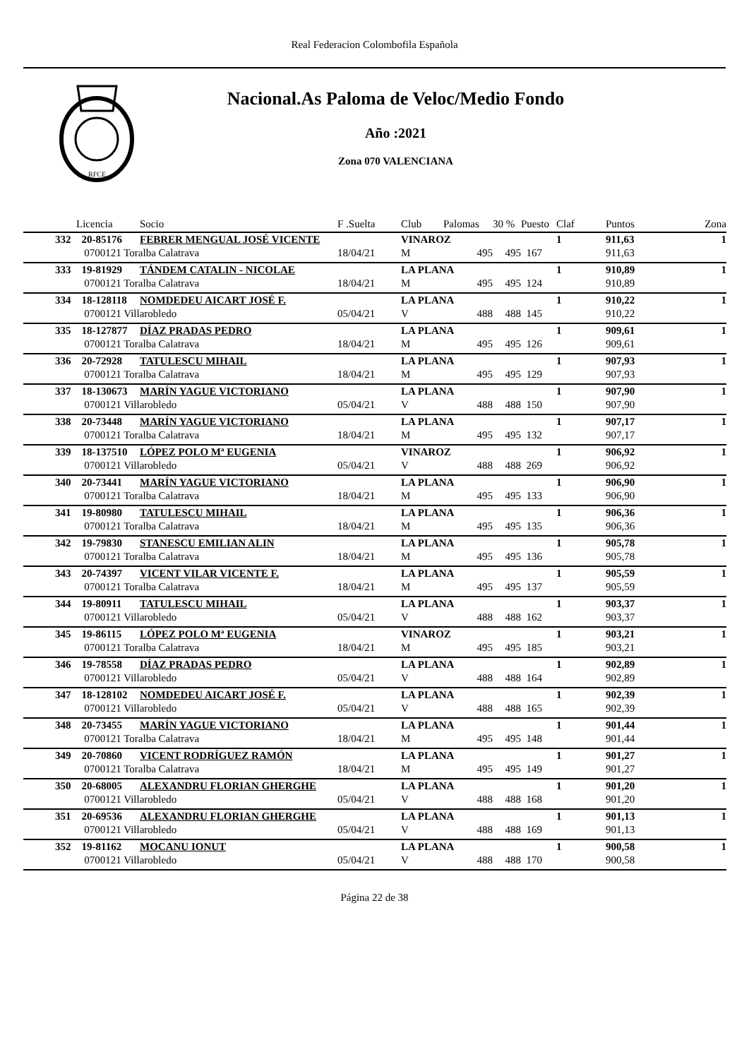Real Federacion Colombofila Española
RFCE
Nacional.As Paloma de Veloc/Medio Fondo
Año :2021
Zona 070 VALENCIANA
| | Licencia | Socio | F .Suelta | Club | Palomas | 30 % | Puesto | Claf | Puntos | Zona |
| --- | --- | --- | --- | --- | --- | --- | --- | --- | --- | --- |
| 332 | 20-85176 | FEBRER MENGUAL JOSÉ VICENTE | | VINAROZ | | | | 1 | 911,63 | 1 |
| | 0700121 Toralba Calatrava | | 18/04/21 | M | 495 | 495 | 167 | | 911,63 | |
| 333 | 19-81929 | TÁNDEM CATALIN - NICOLAE | | LA PLANA | | | | 1 | 910,89 | 1 |
| | 0700121 Toralba Calatrava | | 18/04/21 | M | 495 | 495 | 124 | | 910,89 | |
| 334 | 18-128118 | NOMDEDEU AICART JOSÉ F. | | LA PLANA | | | | 1 | 910,22 | 1 |
| | 0700121 Villarobledo | | 05/04/21 | V | 488 | 488 | 145 | | 910,22 | |
| 335 | 18-127877 | DÍAZ PRADAS PEDRO | | LA PLANA | | | | 1 | 909,61 | 1 |
| | 0700121 Toralba Calatrava | | 18/04/21 | M | 495 | 495 | 126 | | 909,61 | |
| 336 | 20-72928 | TATULESCU MIHAIL | | LA PLANA | | | | 1 | 907,93 | 1 |
| | 0700121 Toralba Calatrava | | 18/04/21 | M | 495 | 495 | 129 | | 907,93 | |
| 337 | 18-130673 | MARÍN YAGUE VICTORIANO | | LA PLANA | | | | 1 | 907,90 | 1 |
| | 0700121 Villarobledo | | 05/04/21 | V | 488 | 488 | 150 | | 907,90 | |
| 338 | 20-73448 | MARÍN YAGUE VICTORIANO | | LA PLANA | | | | 1 | 907,17 | 1 |
| | 0700121 Toralba Calatrava | | 18/04/21 | M | 495 | 495 | 132 | | 907,17 | |
| 339 | 18-137510 | LÓPEZ POLO Mª EUGENIA | | VINAROZ | | | | 1 | 906,92 | 1 |
| | 0700121 Villarobledo | | 05/04/21 | V | 488 | 488 | 269 | | 906,92 | |
| 340 | 20-73441 | MARÍN YAGUE VICTORIANO | | LA PLANA | | | | 1 | 906,90 | 1 |
| | 0700121 Toralba Calatrava | | 18/04/21 | M | 495 | 495 | 133 | | 906,90 | |
| 341 | 19-80980 | TATULESCU MIHAIL | | LA PLANA | | | | 1 | 906,36 | 1 |
| | 0700121 Toralba Calatrava | | 18/04/21 | M | 495 | 495 | 135 | | 906,36 | |
| 342 | 19-79830 | STANESCU EMILIAN ALIN | | LA PLANA | | | | 1 | 905,78 | 1 |
| | 0700121 Toralba Calatrava | | 18/04/21 | M | 495 | 495 | 136 | | 905,78 | |
| 343 | 20-74397 | VICENT VILAR VICENTE F. | | LA PLANA | | | | 1 | 905,59 | 1 |
| | 0700121 Toralba Calatrava | | 18/04/21 | M | 495 | 495 | 137 | | 905,59 | |
| 344 | 19-80911 | TATULESCU MIHAIL | | LA PLANA | | | | 1 | 903,37 | 1 |
| | 0700121 Villarobledo | | 05/04/21 | V | 488 | 488 | 162 | | 903,37 | |
| 345 | 19-86115 | LÓPEZ POLO Mª EUGENIA | | VINAROZ | | | | 1 | 903,21 | 1 |
| | 0700121 Toralba Calatrava | | 18/04/21 | M | 495 | 495 | 185 | | 903,21 | |
| 346 | 19-78558 | DÍAZ PRADAS PEDRO | | LA PLANA | | | | 1 | 902,89 | 1 |
| | 0700121 Villarobledo | | 05/04/21 | V | 488 | 488 | 164 | | 902,89 | |
| 347 | 18-128102 | NOMDEDEU AICART JOSÉ F. | | LA PLANA | | | | 1 | 902,39 | 1 |
| | 0700121 Villarobledo | | 05/04/21 | V | 488 | 488 | 165 | | 902,39 | |
| 348 | 20-73455 | MARÍN YAGUE VICTORIANO | | LA PLANA | | | | 1 | 901,44 | 1 |
| | 0700121 Toralba Calatrava | | 18/04/21 | M | 495 | 495 | 148 | | 901,44 | |
| 349 | 20-70860 | VICENT RODRÍGUEZ RAMÓN | | LA PLANA | | | | 1 | 901,27 | 1 |
| | 0700121 Toralba Calatrava | | 18/04/21 | M | 495 | 495 | 149 | | 901,27 | |
| 350 | 20-68005 | ALEXANDRU FLORIAN GHERGHE | | LA PLANA | | | | 1 | 901,20 | 1 |
| | 0700121 Villarobledo | | 05/04/21 | V | 488 | 488 | 168 | | 901,20 | |
| 351 | 20-69536 | ALEXANDRU FLORIAN GHERGHE | | LA PLANA | | | | 1 | 901,13 | 1 |
| | 0700121 Villarobledo | | 05/04/21 | V | 488 | 488 | 169 | | 901,13 | |
| 352 | 19-81162 | MOCANU IONUT | | LA PLANA | | | | 1 | 900,58 | 1 |
| | 0700121 Villarobledo | | 05/04/21 | V | 488 | 488 | 170 | | 900,58 | |
Página 22 de 38